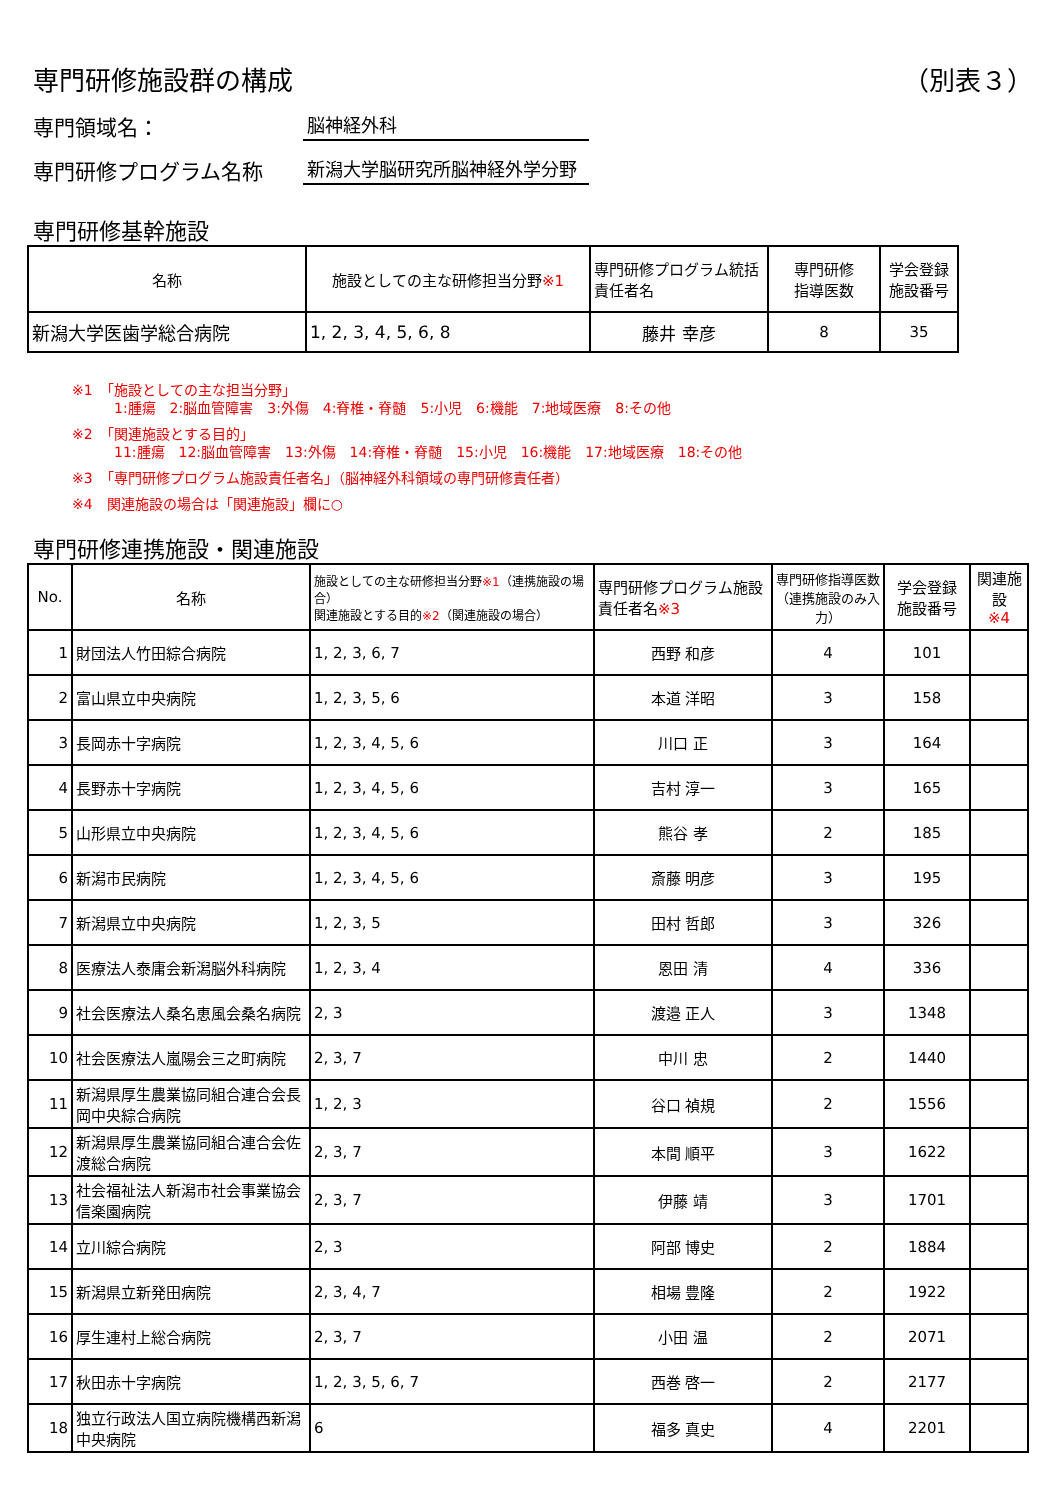専門研修施設群の構成 （別表３）
専門領域名： 脳神経外科
専門研修プログラム名称 新潟大学脳研究所脳神経外学分野
専門研修基幹施設
| 名称 | 施設としての主な研修担当分野 ※1 | 専門研修プログラム統括責任者名 | 専門研修 指導医数 | 学会登録 施設番号 |
| --- | --- | --- | --- | --- |
| 新潟大学医歯学総合病院 | 1, 2, 3, 4, 5, 6, 8 | 藤井 幸彦 | 8 | 35 |
※1　「施設としての主な担当分野」
　　　1:腫瘍　2:脳血管障害　3:外傷　4:脊椎・脊髄　5:小児　6:機能　7:地域医療　8:その他
※2　「関連施設とする目的」
　　　11:腫瘍　12:脳血管障害　13:外傷　14:脊椎・脊髄　15:小児　16:機能　17:地域医療　18:その他
※3　「専門研修プログラム施設責任者名」（脳神経外科領域の専門研修責任者）
※4　関連施設の場合は「関連施設」欄に○
専門研修連携施設・関連施設
| No. | 名称 | 施設としての主な研修担当分野 ※1 （連携施設の場合） 関連施設とする目的 ※2 （関連施設の場合） | 専門研修プログラム施設責任者名 ※3 | 専門研修指導医数（連携施設のみ入力） | 学会登録 施設番号 | 関連施設 ※4 |
| --- | --- | --- | --- | --- | --- | --- |
| 1 | 財団法人竹田綜合病院 | 1, 2, 3, 6, 7 | 西野 和彦 | 4 | 101 | |
| 2 | 富山県立中央病院 | 1, 2, 3, 5, 6 | 本道 洋昭 | 3 | 158 | |
| 3 | 長岡赤十字病院 | 1, 2, 3, 4, 5, 6 | 川口 正 | 3 | 164 | |
| 4 | 長野赤十字病院 | 1, 2, 3, 4, 5, 6 | 吉村 淳一 | 3 | 165 | |
| 5 | 山形県立中央病院 | 1, 2, 3, 4, 5, 6 | 熊谷 孝 | 2 | 185 | |
| 6 | 新潟市民病院 | 1, 2, 3, 4, 5, 6 | 斎藤 明彦 | 3 | 195 | |
| 7 | 新潟県立中央病院 | 1, 2, 3, 5 | 田村 哲郎 | 3 | 326 | |
| 8 | 医療法人泰庸会新潟脳外科病院 | 1, 2, 3, 4 | 恩田 清 | 4 | 336 | |
| 9 | 社会医療法人桑名恵風会桑名病院 | 2, 3 | 渡邉 正人 | 3 | 1348 | |
| 10 | 社会医療法人嵐陽会三之町病院 | 2, 3, 7 | 中川 忠 | 2 | 1440 | |
| 11 | 新潟県厚生農業協同組合連合会長岡中央綜合病院 | 1, 2, 3 | 谷口 禎規 | 2 | 1556 | |
| 12 | 新潟県厚生農業協同組合連合会佐渡総合病院 | 2, 3, 7 | 本間 順平 | 3 | 1622 | |
| 13 | 社会福祉法人新潟市社会事業協会信楽園病院 | 2, 3, 7 | 伊藤 靖 | 3 | 1701 | |
| 14 | 立川綜合病院 | 2, 3 | 阿部 博史 | 2 | 1884 | |
| 15 | 新潟県立新発田病院 | 2, 3, 4, 7 | 相場 豊隆 | 2 | 1922 | |
| 16 | 厚生連村上総合病院 | 2, 3, 7 | 小田 温 | 2 | 2071 | |
| 17 | 秋田赤十字病院 | 1, 2, 3, 5, 6, 7 | 西巻 啓一 | 2 | 2177 | |
| 18 | 独立行政法人国立病院機構西新潟中央病院 | 6 | 福多 真史 | 4 | 2201 | |